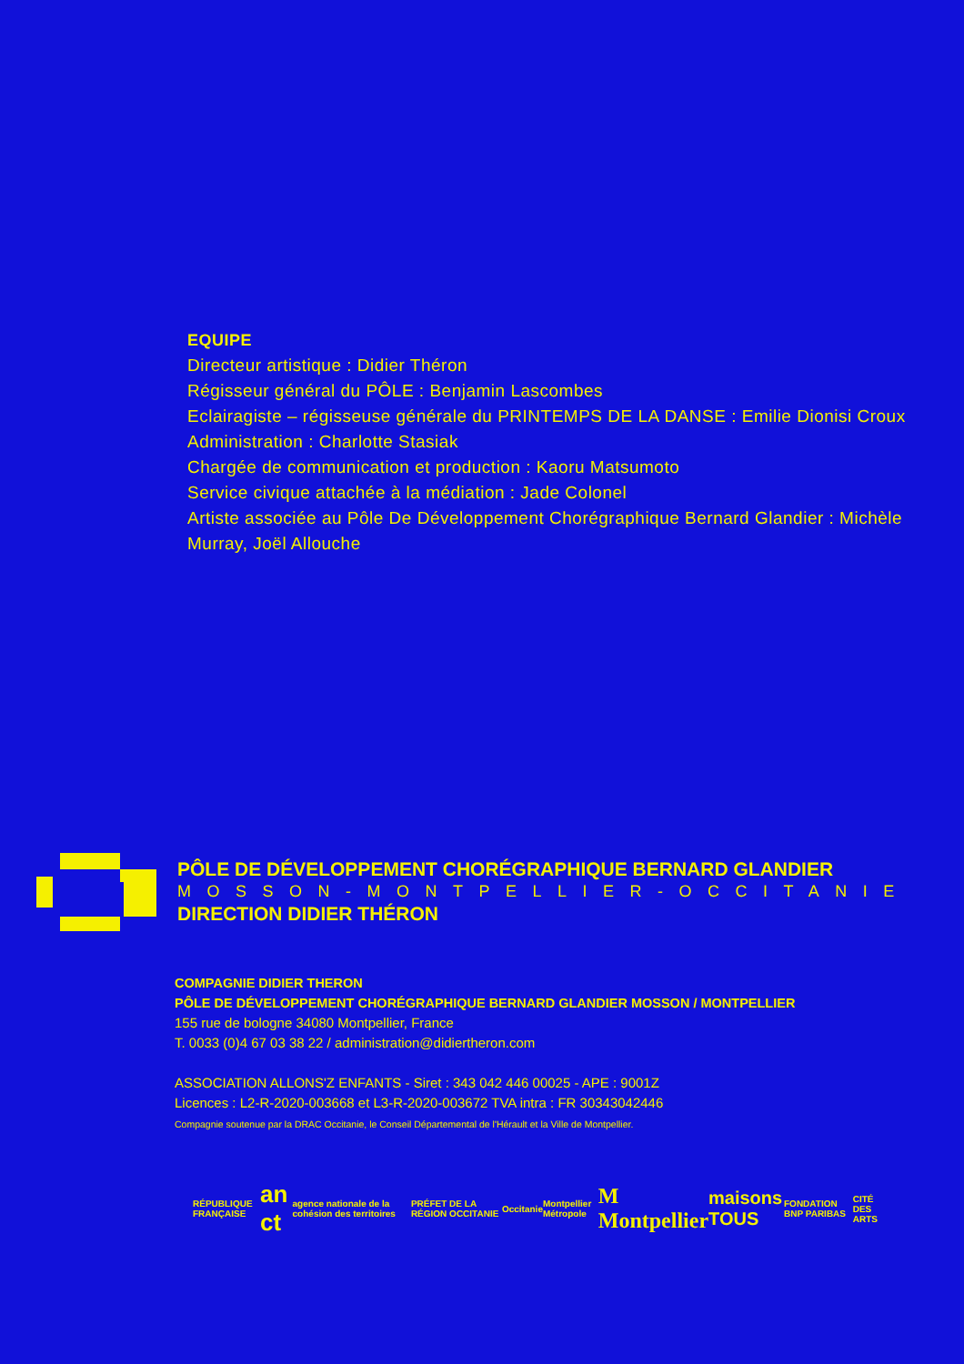EQUIPE
Directeur artistique : Didier Théron
Régisseur général du PÔLE : Benjamin Lascombes
Eclairagiste – régisseuse générale du PRINTEMPS DE LA DANSE : Emilie Dionisi Croux
Administration : Charlotte Stasiak
Chargée de communication et production : Kaoru Matsumoto
Service civique attachée à la médiation : Jade Colonel
Artiste associée au Pôle De Développement Chorégraphique Bernard Glandier : Michèle Murray, Joël Allouche
PÔLE DE DÉVELOPPEMENT CHORÉGRAPHIQUE BERNARD GLANDIER
MOSSON-MONTPELLIER-OCCITANIE
DIRECTION DIDIER THÉRON
COMPAGNIE DIDIER THERON
PÔLE DE DÉVELOPPEMENT CHORÉGRAPHIQUE BERNARD GLANDIER MOSSON / MONTPELLIER
155 rue de bologne 34080 Montpellier, France
T. 0033 (0)4 67 03 38 22 / administration@didiertheron.com
ASSOCIATION ALLONS'Z ENFANTS - Siret : 343 042 446 00025 - APE : 9001Z
Licences : L2-R-2020-003668 et L3-R-2020-003672 TVA intra : FR 30343042446
Compagnie soutenue par la DRAC Occitanie, le Conseil Départemental de l'Hérault et la Ville de Montpellier.
RÉPUBLIQUE FRANÇAISE an ct agence nationale de la cohésion des territoires PRÉFET DE LA RÉGION OCCITANIE Occitanie Montpellier Métropole M Montpellier maisons TOUS FONDATION BNP PARIBAS CITÉ DES ARTS